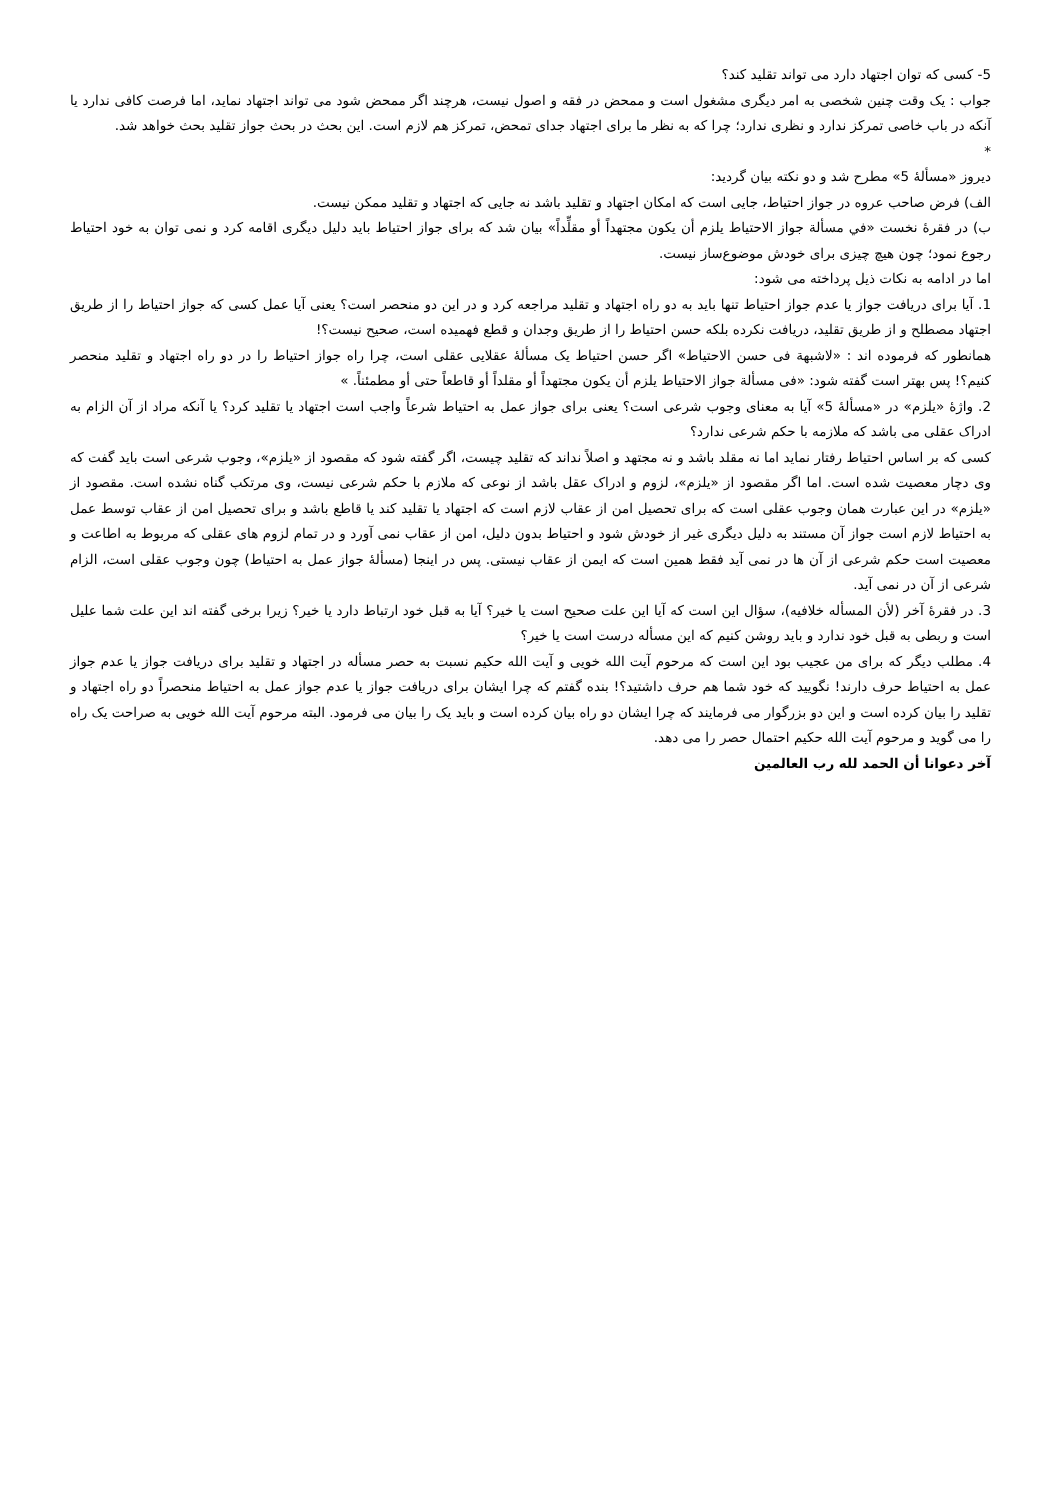5- کسی که توان اجتهاد دارد می تواند تقلید کند؟
جواب : یک وقت چنین شخصی به امر دیگری مشغول است و ممحض در فقه و اصول نیست، هرچند اگر ممحض شود می تواند اجتهاد نماید، اما فرصت کافی ندارد یا آنکه در باب خاصی تمرکز ندارد و نظری ندارد؛ چرا که به نظر ما برای اجتهاد جدای تمحض، تمرکز هم لازم است. این بحث در بحث جواز تقلید بحث خواهد شد.
*
دیروز «مسألۀ 5» مطرح شد و دو نکته بیان گردید:
الف) فرض صاحب عروه در جواز احتیاط، جایی است که امکان اجتهاد و تقلید باشد نه جایی که اجتهاد و تقلید ممکن نیست.
ب) در فقرۀ نخست «في مسألة جواز الاحتياط يلزم أن يكون مجتهداً أو مقلِّداً» بیان شد که برای جواز احتیاط باید دلیل دیگری اقامه کرد و نمی توان به خود احتیاط رجوع نمود؛ چون هیچ چیزی برای خودش موضوع‌ساز نیست.
اما در ادامه به نکات ذیل پرداخته می شود:
1. آیا برای دریافت جواز یا عدم جواز احتیاط تنها باید به دو راه اجتهاد و تقلید مراجعه کرد و در این دو منحصر است؟ یعنی آیا عمل کسی که جواز احتیاط را از طریق اجتهاد مصطلح و از طریق تقلید، دریافت نکرده بلکه حسن احتیاط را از طریق وجدان و قطع فهمیده است، صحیح نیست؟!
همانطور که فرموده اند : «لاشبهة فی حسن الاحتیاط» اگر حسن احتیاط یک مسألۀ عقلایی عقلی است، چرا راه جواز احتیاط را در دو راه اجتهاد و تقلید منحصر کنیم؟! پس بهتر است گفته شود: «فی مسألة جواز الاحتیاط یلزم أن یکون مجتهداً أو مقلداً أو قاطعاً حتی أو مطمئناً. »
2. واژۀ «یلزم» در «مسألۀ 5» آیا به معنای وجوب شرعی است؟ یعنی برای جواز عمل به احتیاط شرعاً واجب است اجتهاد یا تقلید کرد؟ یا آنکه مراد از آن الزام به ادراک عقلی می باشد که ملازمه با حکم شرعی ندارد؟
کسی که بر اساس احتیاط رفتار نماید اما نه مقلد باشد و نه مجتهد و اصلاً نداند که تقلید چیست، اگر گفته شود که مقصود از «یلزم»، وجوب شرعی است باید گفت که وی دچار معصیت شده است. اما اگر مقصود از «یلزم»، لزوم و ادراک عقل باشد از نوعی که ملازم با حکم شرعی نیست، وی مرتکب گناه نشده است. مقصود از «یلزم» در این عبارت همان وجوب عقلی است که برای تحصیل امن از عقاب لازم است که اجتهاد یا تقلید کند یا قاطع باشد و برای تحصیل امن از عقاب توسط عمل به احتیاط لازم است جواز آن مستند به دلیل دیگری غیر از خودش شود و احتیاط بدون دلیل، امن از عقاب نمی آورد و در تمام لزوم های عقلی که مربوط به اطاعت و معصیت است حکم شرعی از آن ها در نمی آید فقط همین است که ایمن از عقاب نیستی. پس در اینجا (مسألۀ جواز عمل به احتیاط) چون وجوب عقلی است، الزام شرعی از آن در نمی آید.
3. در فقرۀ آخر (لأن المسأله خلافیه)، سؤال این است که آیا این علت صحیح است یا خیر؟ آیا به قبل خود ارتباط دارد یا خیر؟ زیرا برخی گفته اند این علت شما علیل است و ربطی به قبل خود ندارد و باید روشن کنیم که این مسأله درست است یا خیر؟
4. مطلب دیگر که برای من عجیب بود این است که مرحوم آیت الله خویی و آیت الله حکیم نسبت به حصر مسأله در اجتهاد و تقلید برای دریافت جواز یا عدم جواز عمل به احتیاط حرف دارند! نگویید که خود شما هم حرف داشتید؟! بنده گفتم که چرا ایشان برای دریافت جواز یا عدم جواز عمل به احتیاط منحصراً دو راه اجتهاد و تقلید را بیان کرده است و این دو بزرگوار می فرمایند که چرا ایشان دو راه بیان کرده است و باید یک را بیان می فرمود. البته مرحوم آیت الله خویی به صراحت یک راه را می گوید و مرحوم آیت الله حکیم احتمال حصر را می دهد.
آخر دعوانا أن الحمد لله رب العالمین